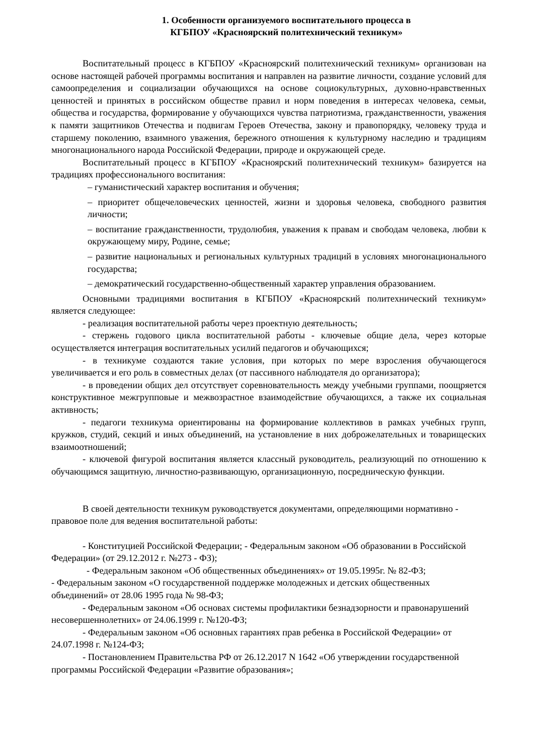1. Особенности организуемого воспитательного процесса в
КГБПОУ «Красноярский политехнический техникум»
Воспитательный процесс в КГБПОУ «Красноярский политехнический техникум» организован на основе настоящей рабочей программы воспитания и направлен на развитие личности, создание условий для самоопределения и социализации обучающихся на основе социокультурных, духовно-нравственных ценностей и принятых в российском обществе правил и норм поведения в интересах человека, семьи, общества и государства, формирование у обучающихся чувства патриотизма, гражданственности, уважения к памяти защитников Отечества и подвигам Героев Отечества, закону и правопорядку, человеку труда и старшему поколению, взаимного уважения, бережного отношения к культурному наследию и традициям многонационального народа Российской Федерации, природе и окружающей среде.
Воспитательный процесс в КГБПОУ «Красноярский политехнический техникум» базируется на традициях профессионального воспитания:
– гуманистический характер воспитания и обучения;
– приоритет общечеловеческих ценностей, жизни и здоровья человека, свободного развития личности;
– воспитание гражданственности, трудолюбия, уважения к правам и свободам человека, любви к окружающему миру, Родине, семье;
– развитие национальных и региональных культурных традиций в условиях многонационального государства;
– демократический государственно-общественный характер управления образованием.
Основными традициями воспитания в КГБПОУ «Красноярский политехнический техникум» является следующее:
- реализация воспитательной работы через проектную деятельность;
- стержень годового цикла воспитательной работы - ключевые общие дела, через которые осуществляется интеграция воспитательных усилий педагогов и обучающихся;
- в техникуме создаются такие условия, при которых по мере взросления обучающегося увеличивается и его роль в совместных делах (от пассивного наблюдателя до организатора);
- в проведении общих дел отсутствует соревновательность между учебными группами, поощряется конструктивное межгрупповые и межвозрастное взаимодействие обучающихся, а также их социальная активность;
- педагоги техникума ориентированы на формирование коллективов в рамках учебных групп, кружков, студий, секций и иных объединений, на установление в них доброжелательных и товарищеских взаимоотношений;
- ключевой фигурой воспитания является классный руководитель, реализующий по отношению к обучающимся защитную, личностно-развивающую, организационную, посредническую функции.
В своей деятельности техникум руководствуется документами, определяющими нормативно - правовое поле для ведения воспитательной работы:
- Конституцией Российской Федерации; - Федеральным законом «Об образовании в Российской Федерации» (от 29.12.2012 г. №273 - ФЗ);
- Федеральным законом «Об общественных объединениях» от 19.05.1995г. № 82-ФЗ;
- Федеральным законом «О государственной поддержке молодежных и детских общественных объединений» от 28.06 1995 года № 98-ФЗ;
- Федеральным законом «Об основах системы профилактики безнадзорности и правонарушений несовершеннолетних» от 24.06.1999 г. №120-ФЗ;
- Федеральным законом «Об основных гарантиях прав ребенка в Российской Федерации» от 24.07.1998 г. №124-ФЗ;
- Постановлением Правительства РФ от 26.12.2017 N 1642 «Об утверждении государственной программы Российской Федерации «Развитие образования»;